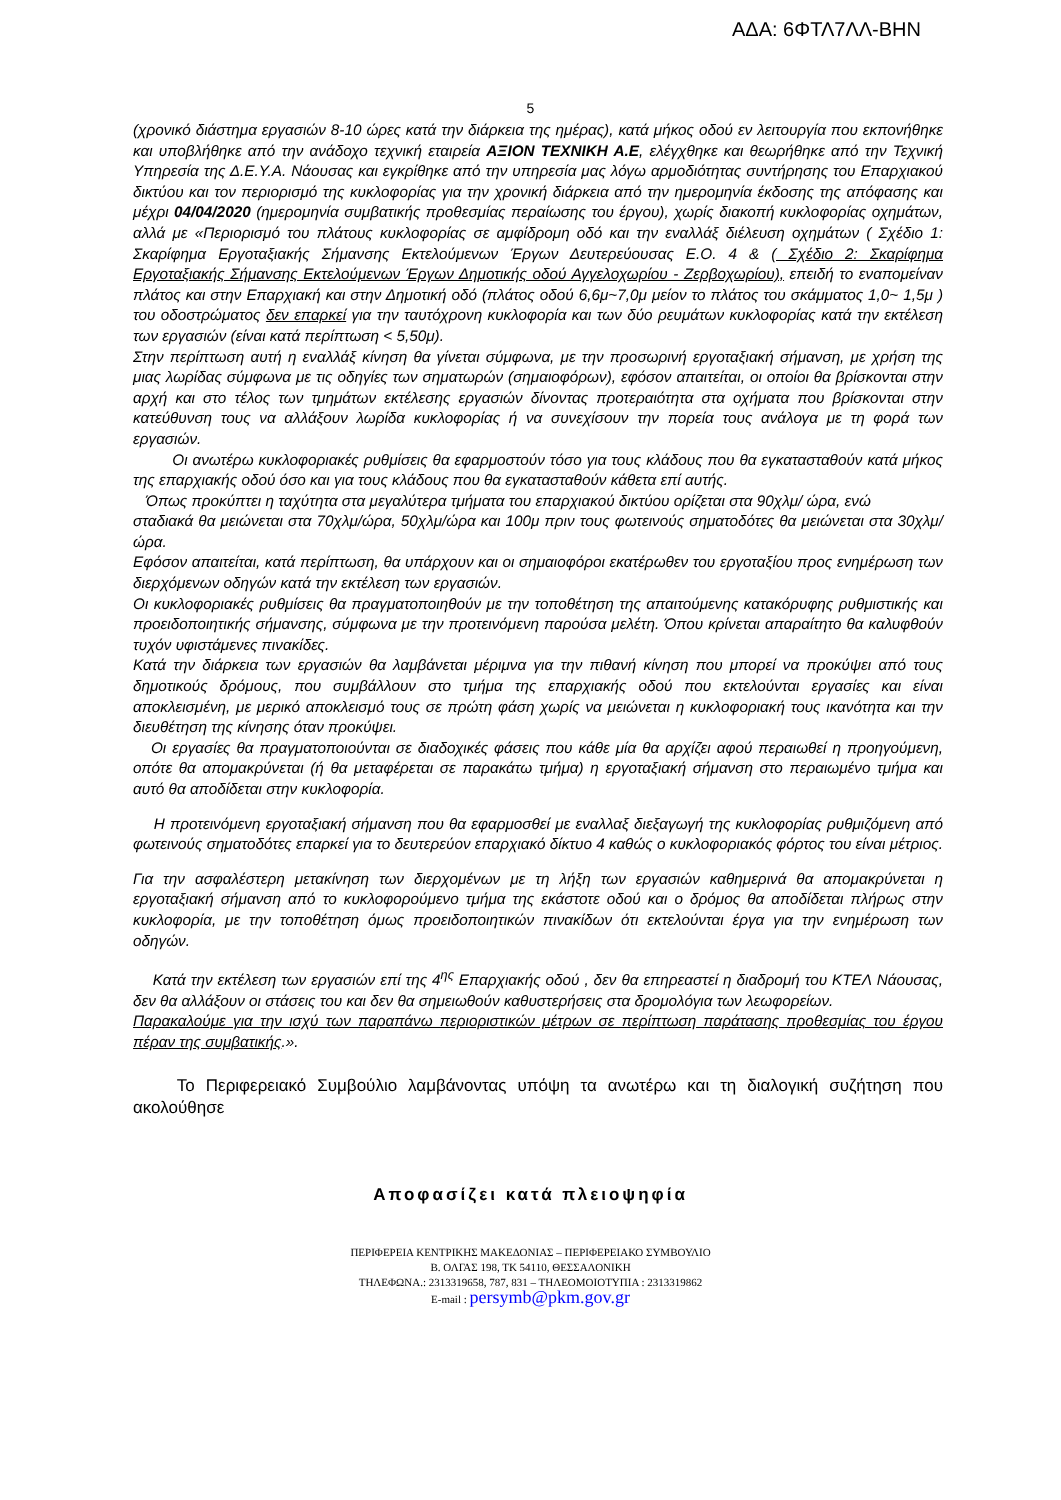ΑΔΑ: 6ΦΤΛ7ΛΛ-ΒΗΝ
5
(χρονικό διάστημα εργασιών 8-10 ώρες κατά την διάρκεια της ημέρας), κατά μήκος οδού εν λειτουργία που εκπονήθηκε και υποβλήθηκε από την ανάδοχο τεχνική εταιρεία ΑΞΙΟΝ ΤΕΧΝΙΚΗ Α.Ε, ελέγχθηκε και θεωρήθηκε από την Τεχνική Υπηρεσία της Δ.Ε.Υ.Α. Νάουσας και εγκρίθηκε από την υπηρεσία μας λόγω αρμοδιότητας συντήρησης του Επαρχιακού δικτύου και τον περιορισμό της κυκλοφορίας για την χρονική διάρκεια από την ημερομηνία έκδοσης της απόφασης και μέχρι 04/04/2020 (ημερομηνία συμβατικής προθεσμίας περαίωσης του έργου), χωρίς διακοπή κυκλοφορίας οχημάτων, αλλά με «Περιορισμό του πλάτους κυκλοφορίας σε αμφίδρομη οδό και την εναλλάξ διέλευση οχημάτων ( Σχέδιο 1: Σκαρίφημα Εργοταξιακής Σήμανσης Εκτελούμενων Έργων Δευτερεύουσας Ε.Ο. 4 & ( Σχέδιο 2: Σκαρίφημα Εργοταξιακής Σήμανσης Εκτελούμενων Έργων Δημοτικής οδού Αγγελοχωρίου - Ζερβοχωρίου), επειδή το εναπομείναν πλάτος και στην Επαρχιακή και στην Δημοτική οδό (πλάτος οδού 6,6μ~7,0μ μείον το πλάτος του σκάμματος 1,0~ 1,5μ ) του οδοστρώματος δεν επαρκεί για την ταυτόχρονη κυκλοφορία και των δύο ρευμάτων κυκλοφορίας κατά την εκτέλεση των εργασιών (είναι κατά περίπτωση < 5,50μ).
Στην περίπτωση αυτή η εναλλάξ κίνηση θα γίνεται σύμφωνα, με την προσωρινή εργοταξιακή σήμανση, με χρήση της μιας λωρίδας σύμφωνα με τις οδηγίες των σηματωρών (σημαιοφόρων), εφόσον απαιτείται, οι οποίοι θα βρίσκονται στην αρχή και στο τέλος των τμημάτων εκτέλεσης εργασιών δίνοντας προτεραιότητα στα οχήματα που βρίσκονται στην κατεύθυνση τους να αλλάξουν λωρίδα κυκλοφορίας ή να συνεχίσουν την πορεία τους ανάλογα με τη φορά των εργασιών.
Οι ανωτέρω κυκλοφοριακές ρυθμίσεις θα εφαρμοστούν τόσο για τους κλάδους που θα εγκατασταθούν κατά μήκος της επαρχιακής οδού όσο και για τους κλάδους που θα εγκατασταθούν κάθετα επί αυτής.
Όπως προκύπτει η ταχύτητα στα μεγαλύτερα τμήματα του επαρχιακού δικτύου ορίζεται στα 90χλμ/ ώρα, ενώ
σταδιακά θα μειώνεται στα 70χλμ/ώρα, 50χλμ/ώρα και 100μ πριν τους φωτεινούς σηματοδότες θα μειώνεται στα 30χλμ/ώρα.
Εφόσον απαιτείται, κατά περίπτωση, θα υπάρχουν και οι σημαιοφόροι εκατέρωθεν του εργοταξίου προς ενημέρωση των διερχόμενων οδηγών κατά την εκτέλεση των εργασιών.
Οι κυκλοφοριακές ρυθμίσεις θα πραγματοποιηθούν με την τοποθέτηση της απαιτούμενης κατακόρυφης ρυθμιστικής και προειδοποιητικής σήμανσης, σύμφωνα με την προτεινόμενη παρούσα μελέτη. Όπου κρίνεται απαραίτητο θα καλυφθούν τυχόν υφιστάμενες πινακίδες.
Κατά την διάρκεια των εργασιών θα λαμβάνεται μέριμνα για την πιθανή κίνηση που μπορεί να προκύψει από τους δημοτικούς δρόμους, που συμβάλλουν στο τμήμα της επαρχιακής οδού που εκτελούνται εργασίες και είναι αποκλεισμένη, με μερικό αποκλεισμό τους σε πρώτη φάση χωρίς να μειώνεται η κυκλοφοριακή τους ικανότητα και την διευθέτηση της κίνησης όταν προκύψει.
Οι εργασίες θα πραγματοποιούνται σε διαδοχικές φάσεις που κάθε μία θα αρχίζει αφού περαιωθεί η προηγούμενη, οπότε θα απομακρύνεται (ή θα μεταφέρεται σε παρακάτω τμήμα) η εργοταξιακή σήμανση στο περαιωμένο τμήμα και αυτό θα αποδίδεται στην κυκλοφορία.
Η προτεινόμενη εργοταξιακή σήμανση που θα εφαρμοσθεί με εναλλαξ διεξαγωγή της κυκλοφορίας ρυθμιζόμενη από φωτεινούς σηματοδότες επαρκεί για το δευτερεύον επαρχιακό δίκτυο 4 καθώς ο κυκλοφοριακός φόρτος του είναι μέτριος.
Για την ασφαλέστερη μετακίνηση των διερχομένων με τη λήξη των εργασιών καθημερινά θα απομακρύνεται η εργοταξιακή σήμανση από το κυκλοφορούμενο τμήμα της εκάστοτε οδού και ο δρόμος θα αποδίδεται πλήρως στην κυκλοφορία, με την τοποθέτηση όμως προειδοποιητικών πινακίδων ότι εκτελούνται έργα για την ενημέρωση των οδηγών.
Κατά την εκτέλεση των εργασιών επί της 4<sup>ης</sup> Επαρχιακής οδού , δεν θα επηρεαστεί η διαδρομή του ΚΤΕΛ Νάουσας, δεν θα αλλάξουν οι στάσεις του και δεν θα σημειωθούν καθυστερήσεις στα δρομολόγια των λεωφορείων.
Παρακαλούμε για την ισχύ των παραπάνω περιοριστικών μέτρων σε περίπτωση παράτασης προθεσμίας του έργου πέραν της συμβατικής.».
Το Περιφερειακό Συμβούλιο λαμβάνοντας υπόψη τα ανωτέρω και τη διαλογική συζήτηση που ακολούθησε
Αποφασίζει κατά πλειοψηφία
ΠΕΡΙΦΕΡΕΙΑ ΚΕΝΤΡΙΚΗΣ ΜΑΚΕΔΟΝΙΑΣ – ΠΕΡΙΦΕΡΕΙΑΚΟ ΣΥΜΒΟΥΛΙΟ
Β. ΟΛΓΑΣ 198, ΤΚ 54110, ΘΕΣΣΑΛΟΝΙΚΗ
ΤΗΛΕΦΩΝΑ.: 2313319658, 787, 831 – ΤΗΛΕΟΜΟΙΟΤΥΠΙΑ : 2313319862
E-mail : persymb@pkm.gov.gr